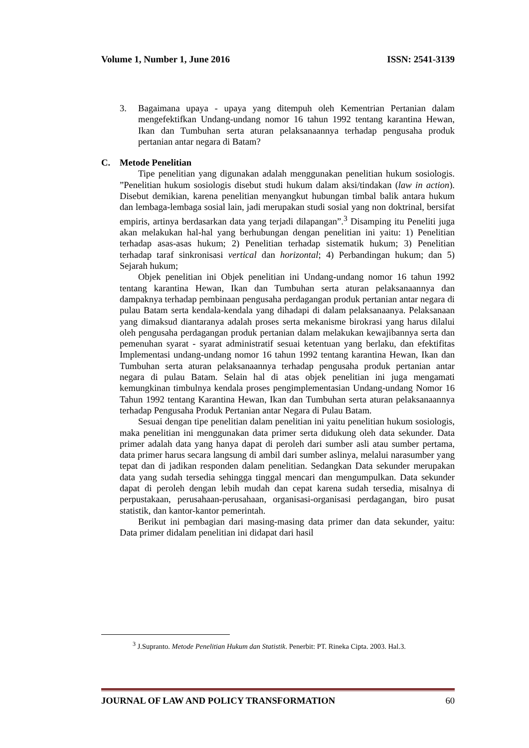Volume 1, Number 1, June 2016 ISSN: 2541-3139
3. Bagaimana upaya - upaya yang ditempuh oleh Kementrian Pertanian dalam mengefektifkan Undang-undang nomor 16 tahun 1992 tentang karantina Hewan, Ikan dan Tumbuhan serta aturan pelaksanaannya terhadap pengusaha produk pertanian antar negara di Batam?
C. Metode Penelitian
Tipe penelitian yang digunakan adalah menggunakan penelitian hukum sosiologis. ”Penelitian hukum sosiologis disebut studi hukum dalam aksi/tindakan (law in action). Disebut demikian, karena penelitian menyangkut hubungan timbal balik antara hukum dan lembaga-lembaga sosial lain, jadi merupakan studi sosial yang non doktrinal, bersifat empiris, artinya berdasarkan data yang terjadi dilapangan”.<sup>3</sup> Disamping itu Peneliti juga akan melakukan hal-hal yang berhubungan dengan penelitian ini yaitu: 1) Penelitian terhadap asas-asas hukum; 2) Penelitian terhadap sistematik hukum; 3) Penelitian terhadap taraf sinkronisasi vertical dan horizontal; 4) Perbandingan hukum; dan 5) Sejarah hukum;
Objek penelitian ini Objek penelitian ini Undang-undang nomor 16 tahun 1992 tentang karantina Hewan, Ikan dan Tumbuhan serta aturan pelaksanaannya dan dampaknya terhadap pembinaan pengusaha perdagangan produk pertanian antar negara di pulau Batam serta kendala-kendala yang dihadapi di dalam pelaksanaanya. Pelaksanaan yang dimaksud diantaranya adalah proses serta mekanisme birokrasi yang harus dilalui oleh pengusaha perdagangan produk pertanian dalam melakukan kewajibannya serta dan pemenuhan syarat - syarat administratif sesuai ketentuan yang berlaku, dan efektifitas Implementasi undang-undang nomor 16 tahun 1992 tentang karantina Hewan, Ikan dan Tumbuhan serta aturan pelaksanaannya terhadap pengusaha produk pertanian antar negara di pulau Batam. Selain hal di atas objek penelitian ini juga mengamati kemungkinan timbulnya kendala proses pengimplementasian Undang-undang Nomor 16 Tahun 1992 tentang Karantina Hewan, Ikan dan Tumbuhan serta aturan pelaksanaannya terhadap Pengusaha Produk Pertanian antar Negara di Pulau Batam.
Sesuai dengan tipe penelitian dalam penelitian ini yaitu penelitian hukum sosiologis, maka penelitian ini menggunakan data primer serta didukung oleh data sekunder. Data primer adalah data yang hanya dapat di peroleh dari sumber asli atau sumber pertama, data primer harus secara langsung di ambil dari sumber aslinya, melalui narasumber yang tepat dan di jadikan responden dalam penelitian. Sedangkan Data sekunder merupakan data yang sudah tersedia sehingga tinggal mencari dan mengumpulkan. Data sekunder dapat di peroleh dengan lebih mudah dan cepat karena sudah tersedia, misalnya di perpustakaan, perusahaan-perusahaan, organisasi-organisasi perdagangan, biro pusat statistik, dan kantor-kantor pemerintah.
Berikut ini pembagian dari masing-masing data primer dan data sekunder, yaitu: Data primer didalam penelitian ini didapat dari hasil
<sup>3</sup> J.Supranto. Metode Penelitian Hukum dan Statistik. Penerbit: PT. Rineka Cipta. 2003. Hal.3.
JOURNAL OF LAW AND POLICY TRANSFORMATION 60